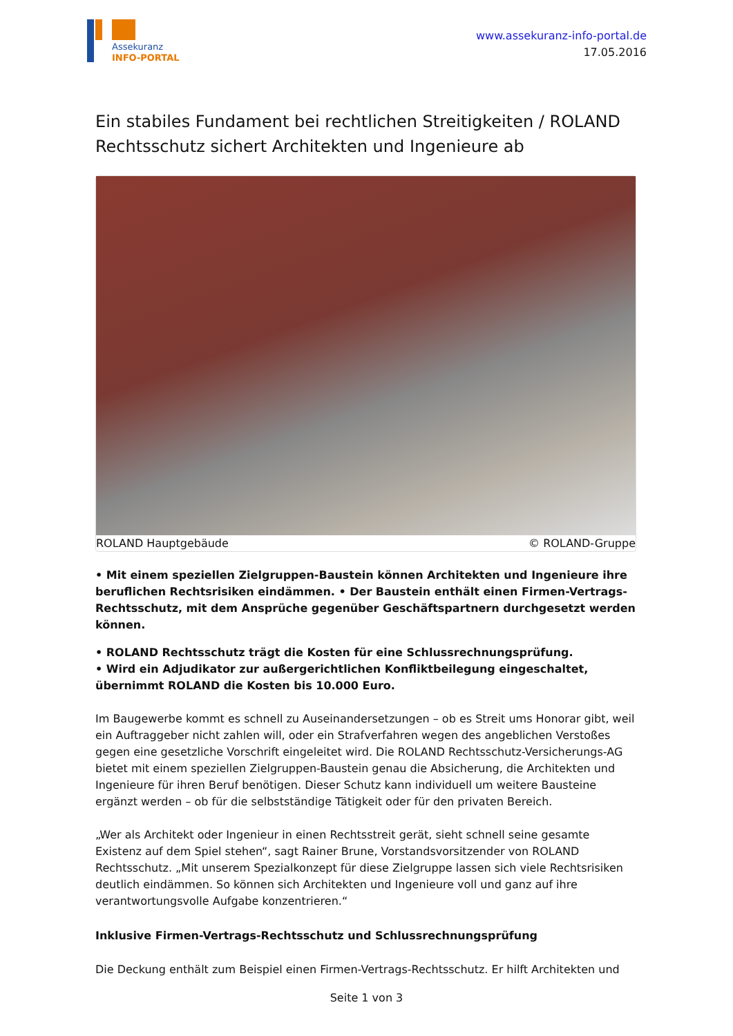Assekuranz
INFO-PORTAL
www.assekuranz-info-portal.de
17.05.2016
Ein stabiles Fundament bei rechtlichen Streitigkeiten / ROLAND Rechtsschutz sichert Architekten und Ingenieure ab
ROLAND Hauptgebäude © ROLAND-Gruppe
• Mit einem speziellen Zielgruppen-Baustein können Architekten und Ingenieure ihre beruflichen Rechtsrisiken eindämmen. • Der Baustein enthält einen Firmen-Vertrags-Rechtsschutz, mit dem Ansprüche gegenüber Geschäftspartnern durchgesetzt werden können.
• ROLAND Rechtsschutz trägt die Kosten für eine Schlussrechnungsprüfung.
• Wird ein Adjudikator zur außergerichtlichen Konfliktbeilegung eingeschaltet, übernimmt ROLAND die Kosten bis 10.000 Euro.
Im Baugewerbe kommt es schnell zu Auseinandersetzungen – ob es Streit ums Honorar gibt, weil ein Auftraggeber nicht zahlen will, oder ein Strafverfahren wegen des angeblichen Verstoßes gegen eine gesetzliche Vorschrift eingeleitet wird. Die ROLAND Rechtsschutz-Versicherungs-AG bietet mit einem speziellen Zielgruppen-Baustein genau die Absicherung, die Architekten und Ingenieure für ihren Beruf benötigen. Dieser Schutz kann individuell um weitere Bausteine ergänzt werden – ob für die selbstständige Tätigkeit oder für den privaten Bereich.
„Wer als Architekt oder Ingenieur in einen Rechtsstreit gerät, sieht schnell seine gesamte Existenz auf dem Spiel stehen“, sagt Rainer Brune, Vorstandsvorsitzender von ROLAND Rechtsschutz. „Mit unserem Spezialkonzept für diese Zielgruppe lassen sich viele Rechtsrisiken deutlich eindämmen. So können sich Architekten und Ingenieure voll und ganz auf ihre verantwortungsvolle Aufgabe konzentrieren.“
Inklusive Firmen-Vertrags-Rechtsschutz und Schlussrechnungsprüfung
Die Deckung enthält zum Beispiel einen Firmen-Vertrags-Rechtsschutz. Er hilft Architekten und
Seite 1 von 3